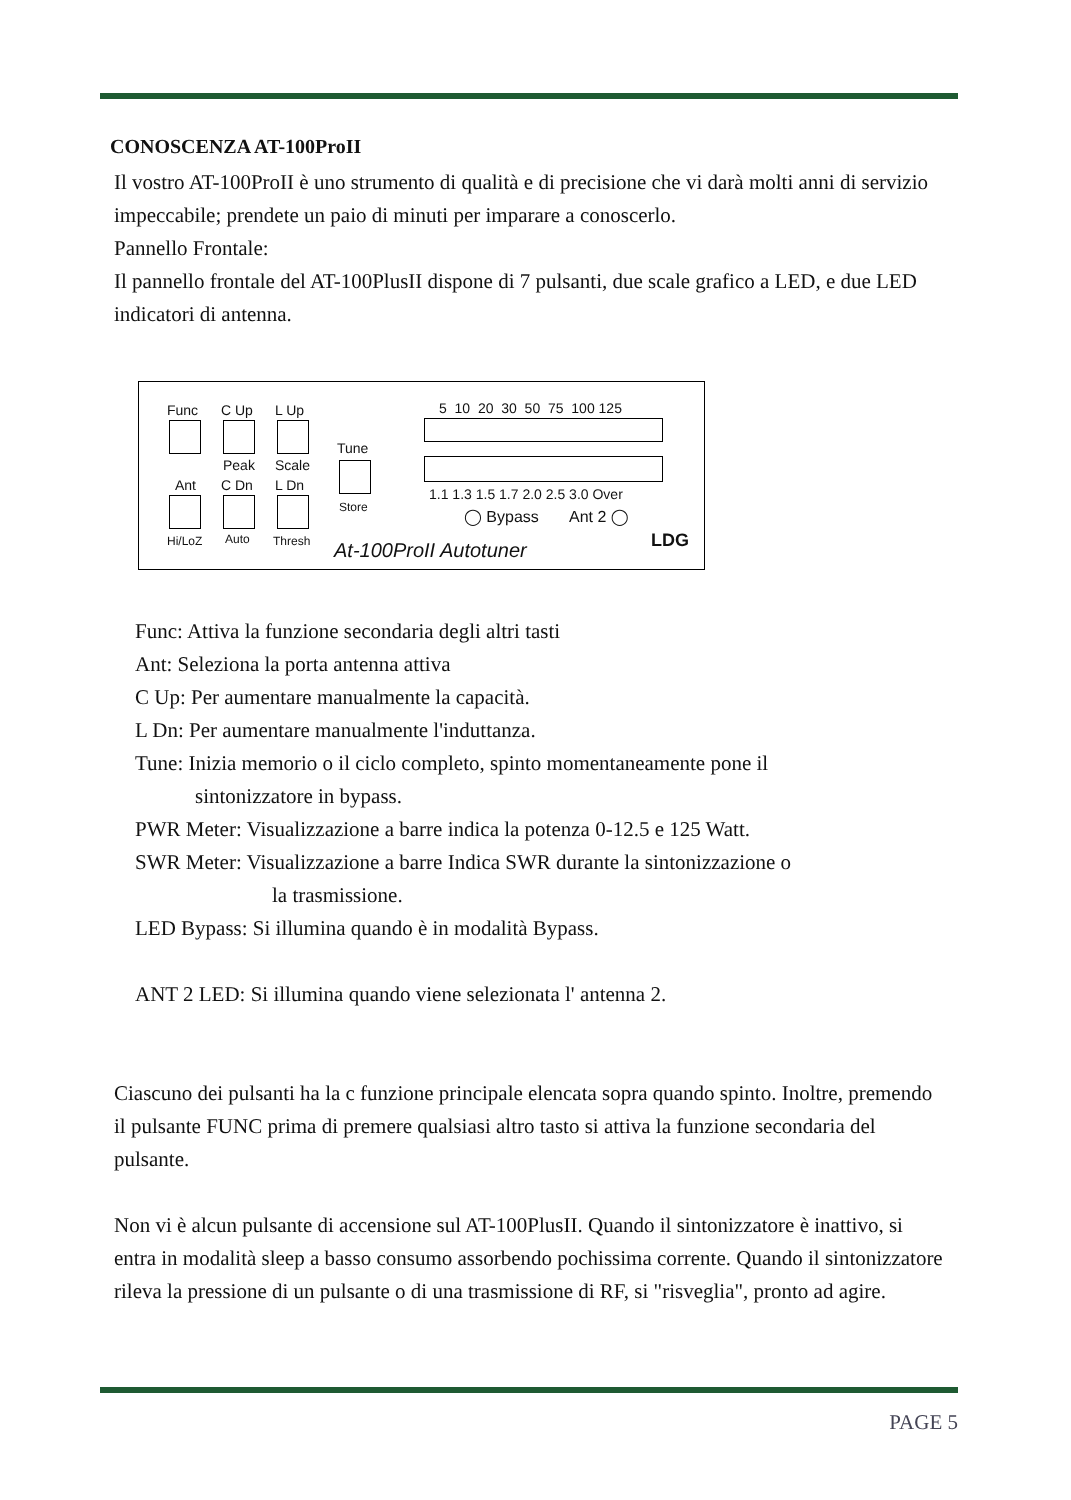CONOSCENZA AT-100ProII
Il vostro AT-100ProII è uno strumento di qualità e di precisione che vi darà molti anni di servizio impeccabile; prendete un paio di minuti per imparare a conoscerlo.
Pannello Frontale:
Il pannello frontale del AT-100PlusII dispone di 7 pulsanti, due scale grafico a LED, e due LED indicatori di antenna.
Func C Up L Up
Peak Scale
Ant C Dn L Dn
Hi/LoZ Auto Thresh
Tune
Store
5 10 20 30 50 75 100 125
1.1 1.3 1.5 1.7 2.0 2.5 3.0 Over
◯ Bypass Ant 2 ◯
At-100ProII Autotuner LDG
Func: Attiva la funzione secondaria degli altri tasti
Ant: Seleziona la porta antenna attiva
C Up: Per aumentare manualmente la capacità.
L Dn: Per aumentare manualmente l'induttanza.
Tune: Inizia memorio o il ciclo completo, spinto momentaneamente pone il
sintonizzatore in bypass.
PWR Meter: Visualizzazione a barre indica la potenza 0-12.5 e 125 Watt.
SWR Meter: Visualizzazione a barre Indica SWR durante la sintonizzazione o
la trasmissione.
LED Bypass: Si illumina quando è in modalità Bypass.
ANT 2 LED: Si illumina quando viene selezionata l' antenna 2.
Ciascuno dei pulsanti ha la c funzione principale elencata sopra quando spinto. Inoltre, premendo il pulsante FUNC prima di premere qualsiasi altro tasto si attiva la funzione secondaria del pulsante.
Non vi è alcun pulsante di accensione sul AT-100PlusII. Quando il sintonizzatore è inattivo, si entra in modalità sleep a basso consumo assorbendo pochissima corrente. Quando il sintonizzatore rileva la pressione di un pulsante o di una trasmissione di RF, si "risveglia", pronto ad agire.
PAGE 5